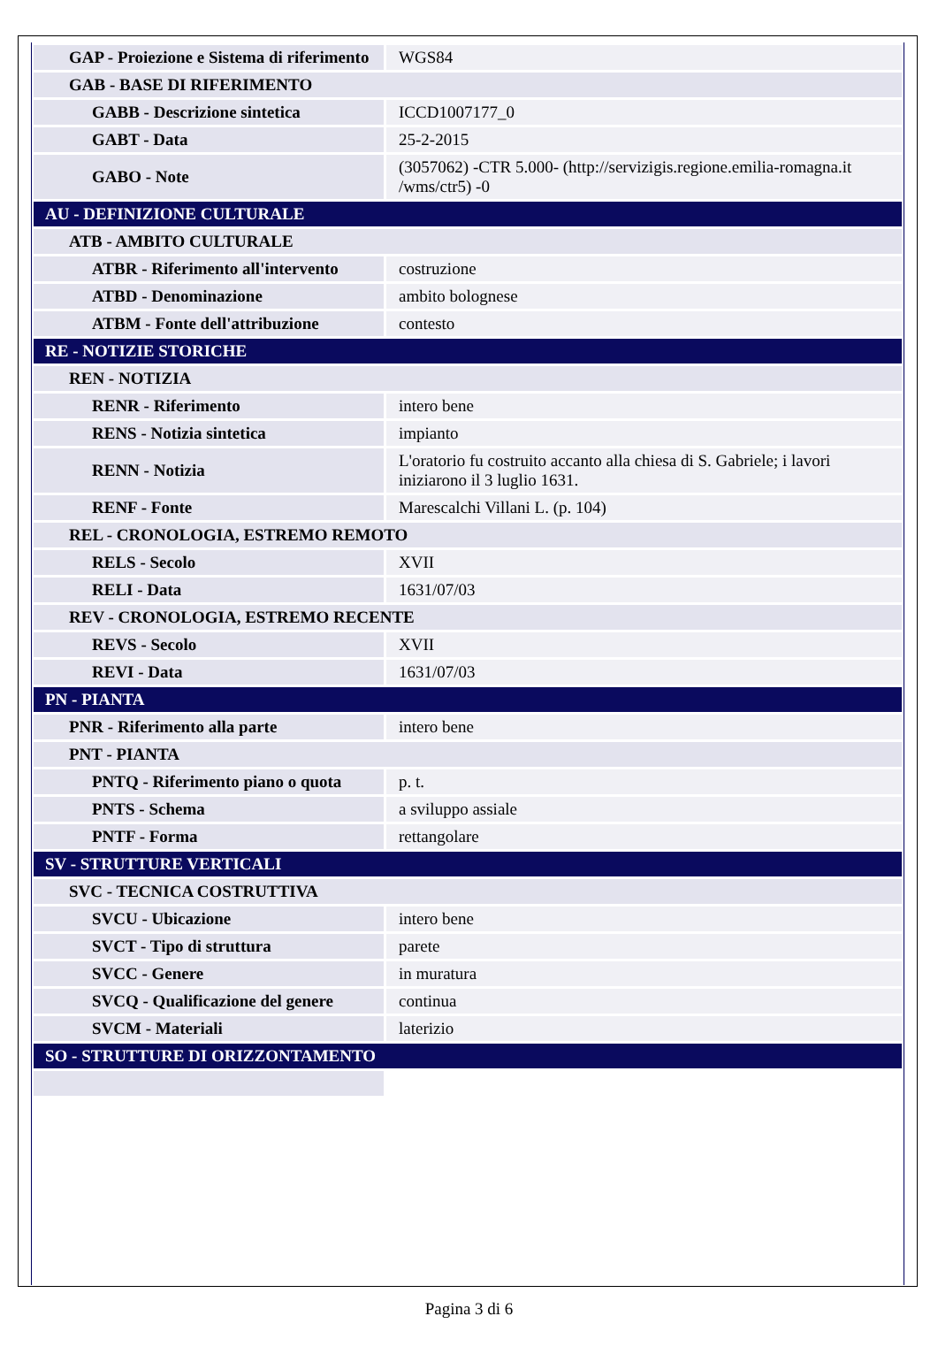| GAP - Proiezione e Sistema di riferimento | WGS84 |
| GAB - BASE DI RIFERIMENTO | |
| GABB - Descrizione sintetica | ICCD1007177_0 |
| GABT - Data | 25-2-2015 |
| GABO - Note | (3057062) -CTR 5.000- (http://servizigis.regione.emilia-romagna.it /wms/ctr5) -0 |
| AU - DEFINIZIONE CULTURALE | |
| ATB - AMBITO CULTURALE | |
| ATBR - Riferimento all'intervento | costruzione |
| ATBD - Denominazione | ambito bolognese |
| ATBM - Fonte dell'attribuzione | contesto |
| RE - NOTIZIE STORICHE | |
| REN - NOTIZIA | |
| RENR - Riferimento | intero bene |
| RENS - Notizia sintetica | impianto |
| RENN - Notizia | L'oratorio fu costruito accanto alla chiesa di S. Gabriele; i lavori iniziarono il 3 luglio 1631. |
| RENF - Fonte | Marescalchi Villani L. (p. 104) |
| REL - CRONOLOGIA, ESTREMO REMOTO | |
| RELS - Secolo | XVII |
| RELI - Data | 1631/07/03 |
| REV - CRONOLOGIA, ESTREMO RECENTE | |
| REVS - Secolo | XVII |
| REVI - Data | 1631/07/03 |
| PN - PIANTA | |
| PNR - Riferimento alla parte | intero bene |
| PNT - PIANTA | |
| PNTQ - Riferimento piano o quota | p. t. |
| PNTS - Schema | a sviluppo assiale |
| PNTF - Forma | rettangolare |
| SV - STRUTTURE VERTICALI | |
| SVC - TECNICA COSTRUTTIVA | |
| SVCU - Ubicazione | intero bene |
| SVCT - Tipo di struttura | parete |
| SVCC - Genere | in muratura |
| SVCQ - Qualificazione del genere | continua |
| SVCM - Materiali | laterizio |
| SO - STRUTTURE DI ORIZZONTAMENTO | |
Pagina 3 di 6